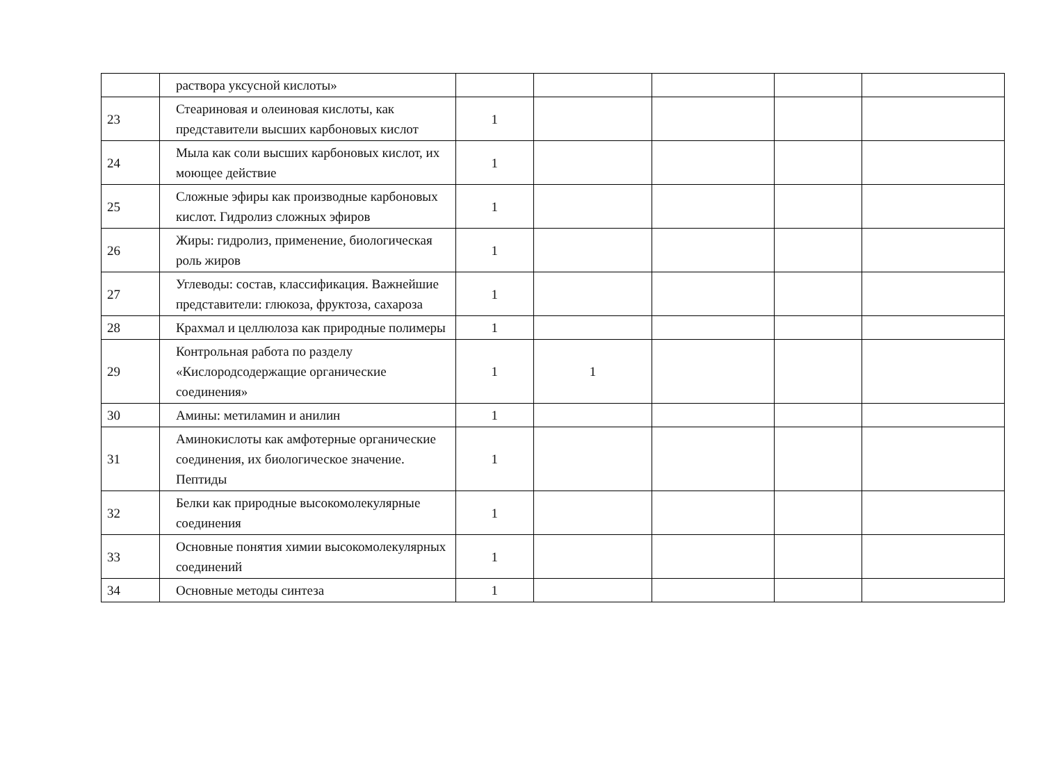| | раствора уксусной кислоты» | | | | | |
| 23 | Стеариновая и олеиновая кислоты, как представители высших карбоновых кислот | 1 | | | | |
| 24 | Мыла как соли высших карбоновых кислот, их моющее действие | 1 | | | | |
| 25 | Сложные эфиры как производные карбоновых кислот. Гидролиз сложных эфиров | 1 | | | | |
| 26 | Жиры: гидролиз, применение, биологическая роль жиров | 1 | | | | |
| 27 | Углеводы: состав, классификация. Важнейшие представители: глюкоза, фруктоза, сахароза | 1 | | | | |
| 28 | Крахмал и целлюлоза как природные полимеры | 1 | | | | |
| 29 | Контрольная работа по разделу «Кислородсодержащие органические соединения» | 1 | 1 | | | |
| 30 | Амины: метиламин и анилин | 1 | | | | |
| 31 | Аминокислоты как амфотерные органические соединения, их биологическое значение. Пептиды | 1 | | | | |
| 32 | Белки как природные высокомолекулярные соединения | 1 | | | | |
| 33 | Основные понятия химии высокомолекулярных соединений | 1 | | | | |
| 34 | Основные методы синтеза | 1 | | | | |